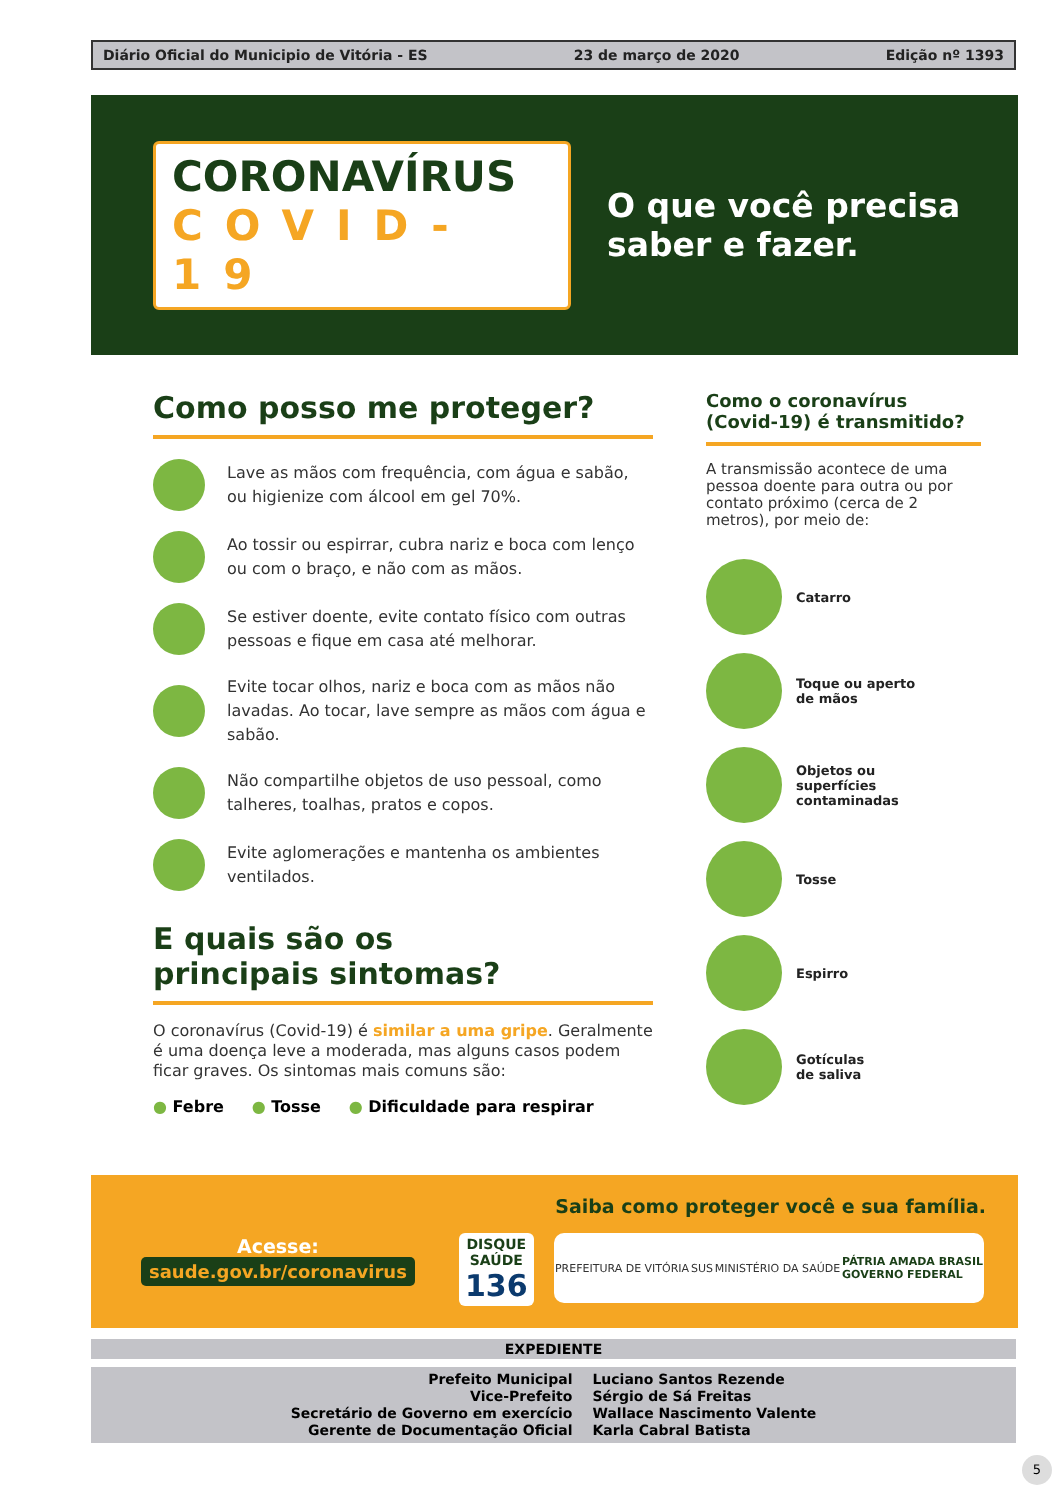Diário Oficial do Municipio de Vitória - ES 23 de março de 2020 Edição nº 1393
CORONAVÍRUS
COVID-19
O que você precisa
saber e fazer.
Como posso me proteger?
Lave as mãos com frequência, com água e sabão, ou higienize com álcool em gel 70%.
Ao tossir ou espirrar, cubra nariz e boca com lenço ou com o braço, e não com as mãos.
Se estiver doente, evite contato físico com outras pessoas e fique em casa até melhorar.
Evite tocar olhos, nariz e boca com as mãos não lavadas. Ao tocar, lave sempre as mãos com água e sabão.
Não compartilhe objetos de uso pessoal, como talheres, toalhas, pratos e copos.
Evite aglomerações e mantenha os ambientes ventilados.
E quais são os
principais sintomas?
O coronavírus (Covid-19) é similar a uma gripe. Geralmente é uma doença leve a moderada, mas alguns casos podem ficar graves. Os sintomas mais comuns são:
● Febre ● Tosse ● Dificuldade para respirar
Como o coronavírus (Covid-19) é transmitido?
A transmissão acontece de uma pessoa doente para outra ou por contato próximo (cerca de 2 metros), por meio de:
Catarro
Toque ou aperto
de mãos
Objetos ou
superfícies
contaminadas
Tosse
Espirro
Gotículas
de saliva
Saiba como proteger você e sua família.
Acesse:
saude.gov.br/coronavirus
DISQUE
SAÚDE
136
PREFEITURA DE VITÓRIA SUS MINISTÉRIO DA SAÚDE PÁTRIA AMADA BRASIL
GOVERNO FEDERAL
EXPEDIENTE
Prefeito Municipal
Vice-Prefeito
Secretário de Governo em exercício
Gerente de Documentação Oficial
Luciano Santos Rezende
Sérgio de Sá Freitas
Wallace Nascimento Valente
Karla Cabral Batista
5